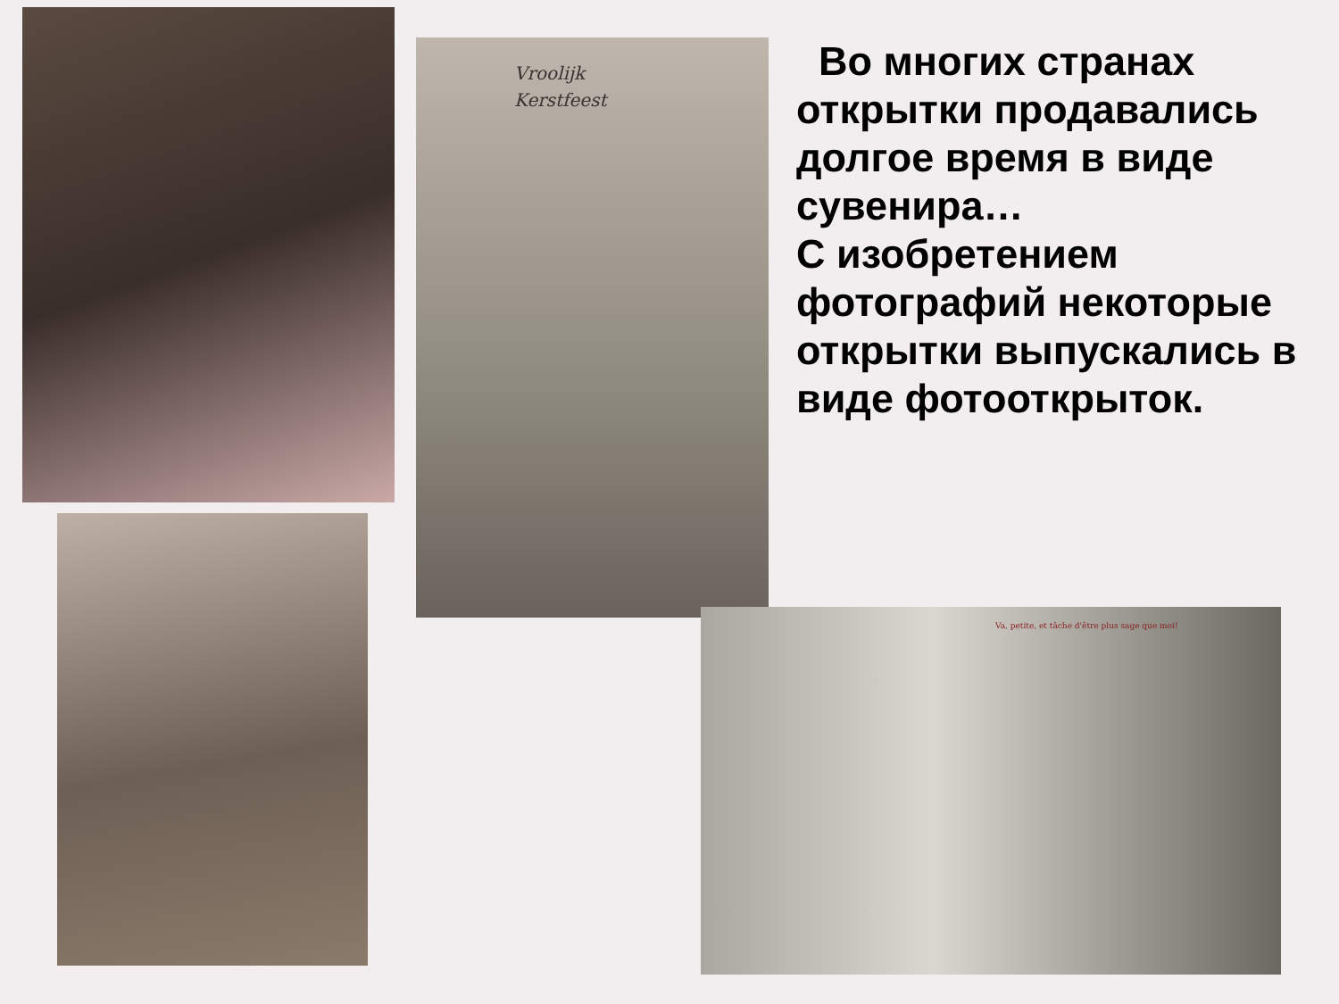Во многих странах открытки продавались долгое время в виде сувенира…
С изобретением фотографий некоторые открытки выпускались в виде фотооткрыток.
Vroolijk
Kerstfeest
Va, petite, et tâche d'être plus sage que moi!